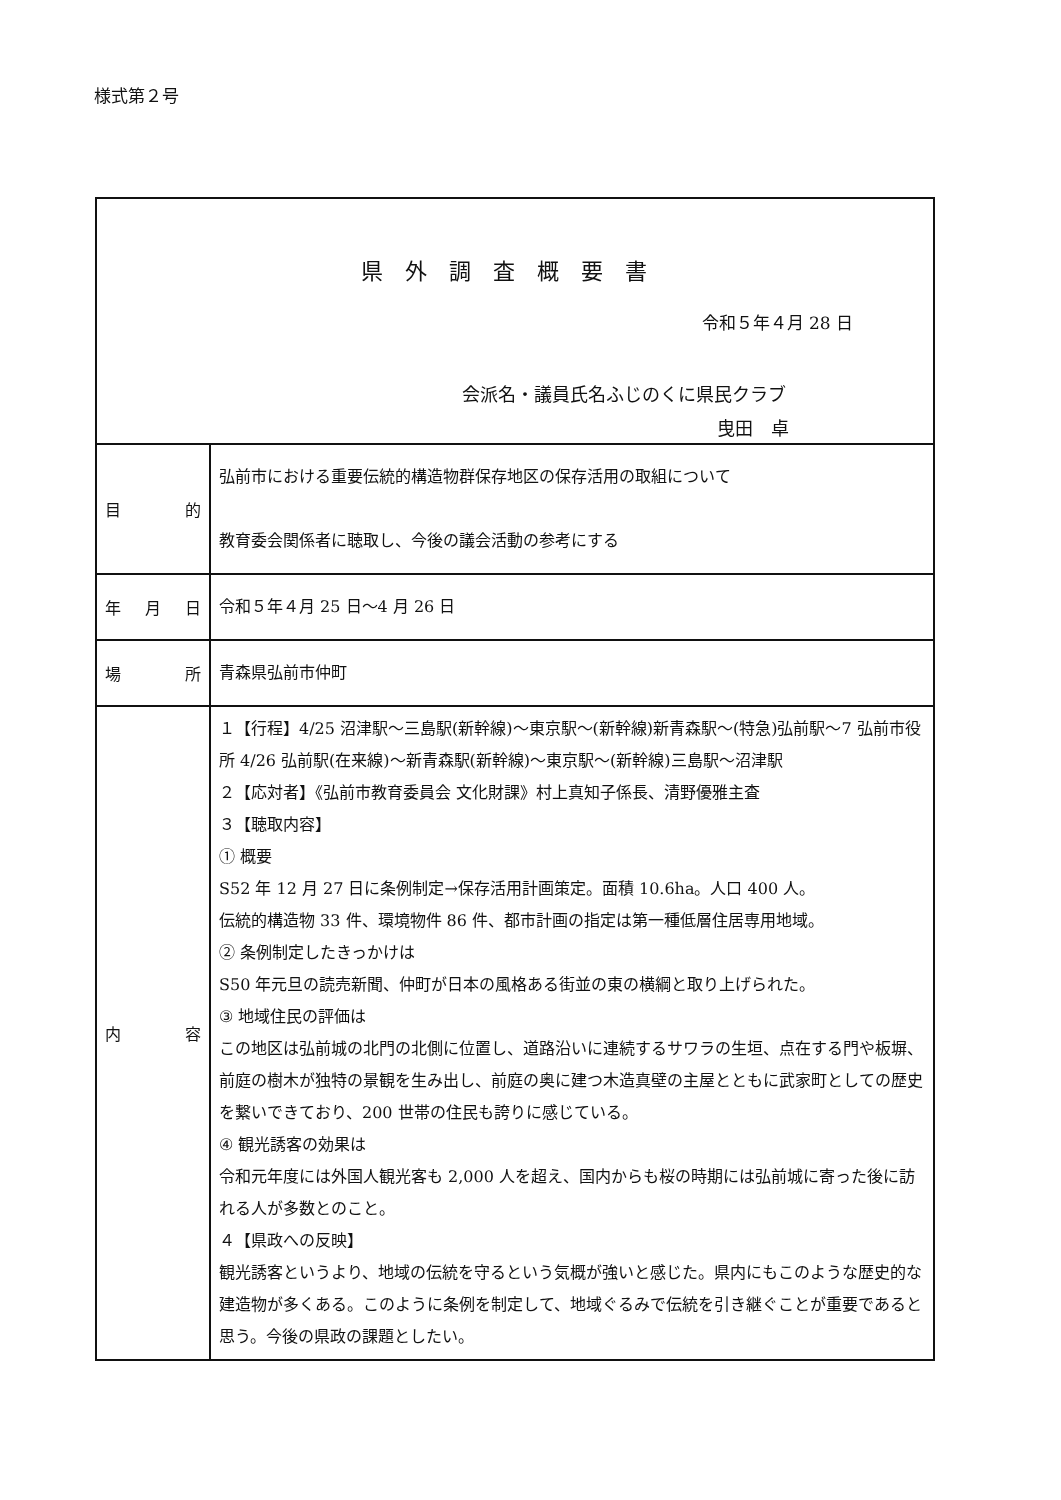様式第２号
| 県外調査概要書 令和５年４月 28 日 会派名・議員氏名ふじのくに県民クラブ 曳田 卓 | |
| 目 的 | 弘前市における重要伝統的構造物群保存地区の保存活用の取組について 教育委会関係者に聴取し、今後の議会活動の参考にする |
| 年 月 日 | 令和５年４月 25 日～4 月 26 日 |
| 場 所 | 青森県弘前市仲町 |
| 内 容 | １【行程】4/25 沼津駅～三島駅(新幹線)～東京駅～(新幹線)新青森駅～(特急)弘前駅～7 弘前市役所 4/26 弘前駅(在来線)～新青森駅(新幹線)～東京駅～(新幹線)三島駅～沼津駅 ２【応対者】《弘前市教育委員会 文化財課》村上真知子係長、清野優雅主査 ３【聴取内容】 ① 概要 S52 年 12 月 27 日に条例制定→保存活用計画策定。面積 10.6ha。人口 400 人。 伝統的構造物 33 件、環境物件 86 件、都市計画の指定は第一種低層住居専用地域。 ② 条例制定したきっかけは S50 年元旦の読売新聞、仲町が日本の風格ある街並の東の横綱と取り上げられた。 ③ 地域住民の評価は この地区は弘前城の北門の北側に位置し、道路沿いに連続するサワラの生垣、点在する門や板塀、前庭の樹木が独特の景観を生み出し、前庭の奥に建つ木造真壁の主屋とともに武家町としての歴史を繋いできており、200 世帯の住民も誇りに感じている。 ④ 観光誘客の効果は 令和元年度には外国人観光客も 2,000 人を超え、国内からも桜の時期には弘前城に寄った後に訪れる人が多数とのこと。 ４【県政への反映】 観光誘客というより、地域の伝統を守るという気概が強いと感じた。県内にもこのような歴史的な建造物が多くある。このように条例を制定して、地域ぐるみで伝統を引き継ぐことが重要であると思う。今後の県政の課題としたい。 |